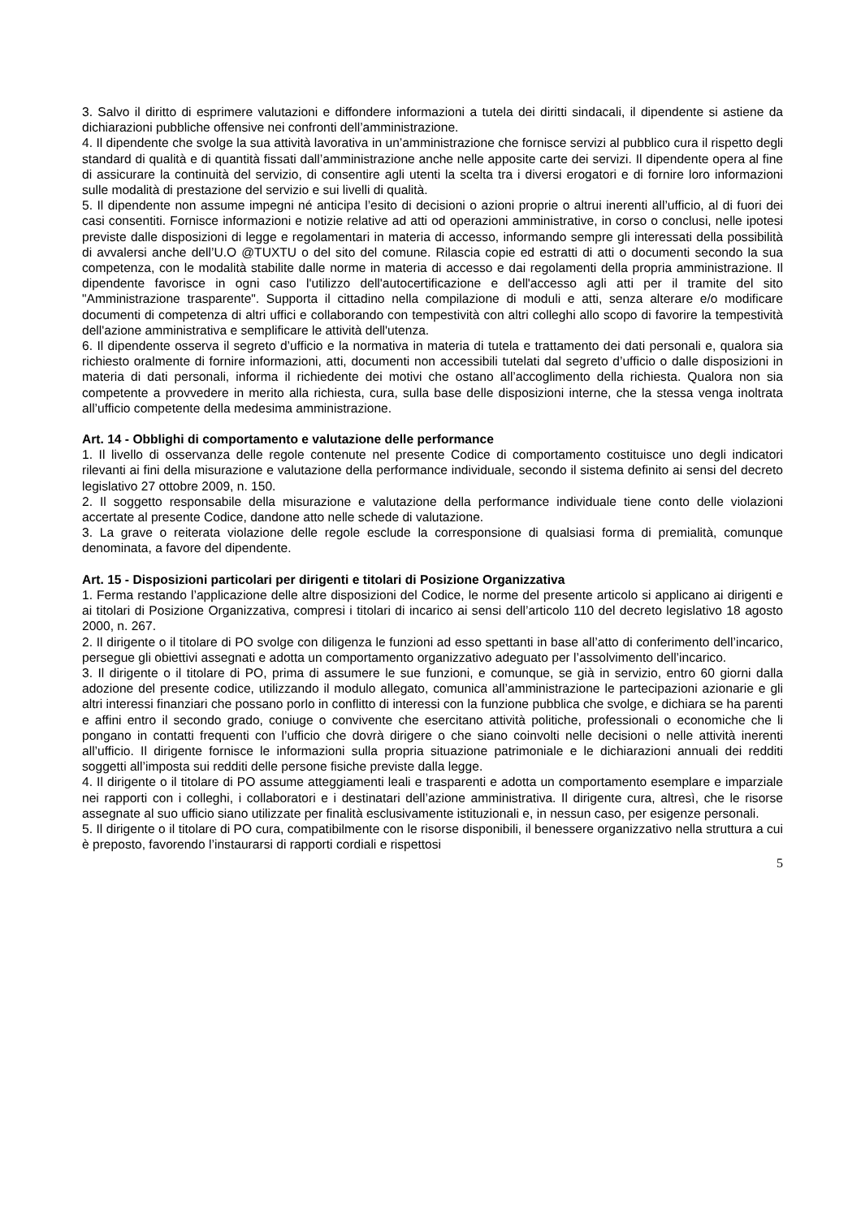3. Salvo il diritto di esprimere valutazioni e diffondere informazioni a tutela dei diritti sindacali, il dipendente si astiene da dichiarazioni pubbliche offensive nei confronti dell’amministrazione.
4. Il dipendente che svolge la sua attività lavorativa in un’amministrazione che fornisce servizi al pubblico cura il rispetto degli standard di qualità e di quantità fissati dall’amministrazione anche nelle apposite carte dei servizi. Il dipendente opera al fine di assicurare la continuità del servizio, di consentire agli utenti la scelta tra i diversi erogatori e di fornire loro informazioni sulle modalità di prestazione del servizio e sui livelli di qualità.
5. Il dipendente non assume impegni né anticipa l’esito di decisioni o azioni proprie o altrui inerenti all’ufficio, al di fuori dei casi consentiti. Fornisce informazioni e notizie relative ad atti od operazioni amministrative, in corso o conclusi, nelle ipotesi previste dalle disposizioni di legge e regolamentari in materia di accesso, informando sempre gli interessati della possibilità di avvalersi anche dell’U.O @TUXTU o del sito del comune. Rilascia copie ed estratti di atti o documenti secondo la sua competenza, con le modalità stabilite dalle norme in materia di accesso e dai regolamenti della propria amministrazione. Il dipendente favorisce in ogni caso l'utilizzo dell'autocertificazione e dell'accesso agli atti per il tramite del sito "Amministrazione trasparente". Supporta il cittadino nella compilazione di moduli e atti, senza alterare e/o modificare documenti di competenza di altri uffici e collaborando con tempestività con altri colleghi allo scopo di favorire la tempestività dell'azione amministrativa e semplificare le attività dell'utenza.
6. Il dipendente osserva il segreto d’ufficio e la normativa in materia di tutela e trattamento dei dati personali e, qualora sia richiesto oralmente di fornire informazioni, atti, documenti non accessibili tutelati dal segreto d’ufficio o dalle disposizioni in materia di dati personali, informa il richiedente dei motivi che ostano all’accoglimento della richiesta. Qualora non sia competente a provvedere in merito alla richiesta, cura, sulla base delle disposizioni interne, che la stessa venga inoltrata all’ufficio competente della medesima amministrazione.
Art. 14 - Obblighi di comportamento e valutazione delle performance
1. Il livello di osservanza delle regole contenute nel presente Codice di comportamento costituisce uno degli indicatori rilevanti ai fini della misurazione e valutazione della performance individuale, secondo il sistema definito ai sensi del decreto legislativo 27 ottobre 2009, n. 150.
2. Il soggetto responsabile della misurazione e valutazione della performance individuale tiene conto delle violazioni accertate al presente Codice, dandone atto nelle schede di valutazione.
3. La grave o reiterata violazione delle regole esclude la corresponsione di qualsiasi forma di premialità, comunque denominata, a favore del dipendente.
Art. 15 - Disposizioni particolari per dirigenti e titolari di Posizione Organizzativa
1. Ferma restando l’applicazione delle altre disposizioni del Codice, le norme del presente articolo si applicano ai dirigenti e ai titolari di Posizione Organizzativa, compresi i titolari di incarico ai sensi dell’articolo 110 del decreto legislativo 18 agosto 2000, n. 267.
2. Il dirigente o il titolare di PO svolge con diligenza le funzioni ad esso spettanti in base all’atto di conferimento dell’incarico, persegue gli obiettivi assegnati e adotta un comportamento organizzativo adeguato per l’assolvimento dell’incarico.
3. Il dirigente o il titolare di PO, prima di assumere le sue funzioni, e comunque, se già in servizio, entro 60 giorni dalla adozione del presente codice, utilizzando il modulo allegato, comunica all’amministrazione le partecipazioni azionarie e gli altri interessi finanziari che possano porlo in conflitto di interessi con la funzione pubblica che svolge, e dichiara se ha parenti e affini entro il secondo grado, coniuge o convivente che esercitano attività politiche, professionali o economiche che li pongano in contatti frequenti con l’ufficio che dovrà dirigere o che siano coinvolti nelle decisioni o nelle attività inerenti all’ufficio. Il dirigente fornisce le informazioni sulla propria situazione patrimoniale e le dichiarazioni annuali dei redditi soggetti all’imposta sui redditi delle persone fisiche previste dalla legge.
4. Il dirigente o il titolare di PO assume atteggiamenti leali e trasparenti e adotta un comportamento esemplare e imparziale nei rapporti con i colleghi, i collaboratori e i destinatari dell’azione amministrativa. Il dirigente cura, altresì, che le risorse assegnate al suo ufficio siano utilizzate per finalità esclusivamente istituzionali e, in nessun caso, per esigenze personali.
5. Il dirigente o il titolare di PO cura, compatibilmente con le risorse disponibili, il benessere organizzativo nella struttura a cui è preposto, favorendo l’instaurarsi di rapporti cordiali e rispettosi
5